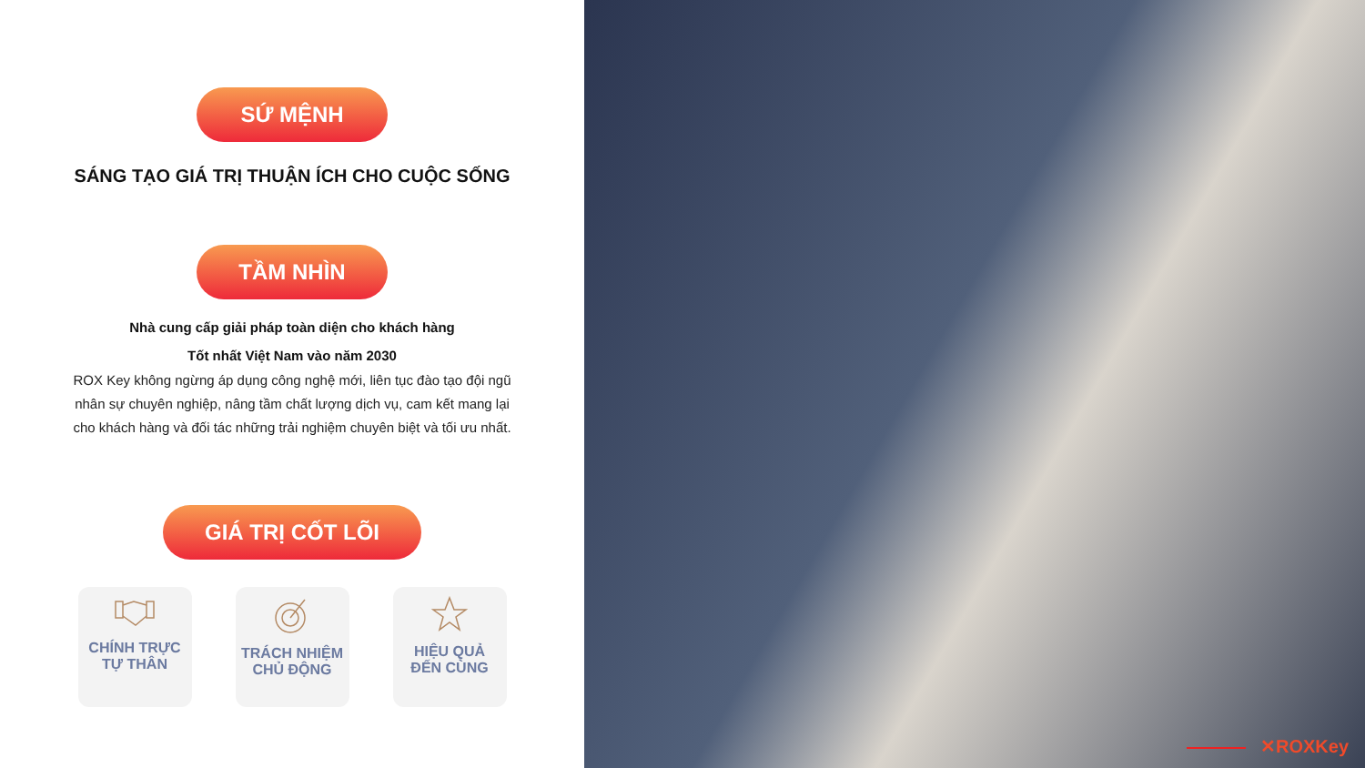SỨ MỆNH
SÁNG TẠO GIÁ TRỊ THUẬN ÍCH CHO CUỘC SỐNG
TẦM NHÌN
Nhà cung cấp giải pháp toàn diện cho khách hàng
Tốt nhất Việt Nam vào năm 2030
ROX Key không ngừng áp dụng công nghệ mới, liên tục đào tạo đội ngũ
nhân sự chuyên nghiệp, nâng tầm chất lượng dịch vụ, cam kết mang lại
cho khách hàng và đối tác những trải nghiệm chuyên biệt và tối ưu nhất.
GIÁ TRỊ CỐT LÕI
CHÍNH TRỰC
TỰ THÂN
TRÁCH NHIỆM
CHỦ ĐỘNG
HIỆU QUẢ
ĐẾN CÙNG
✕ROXKey